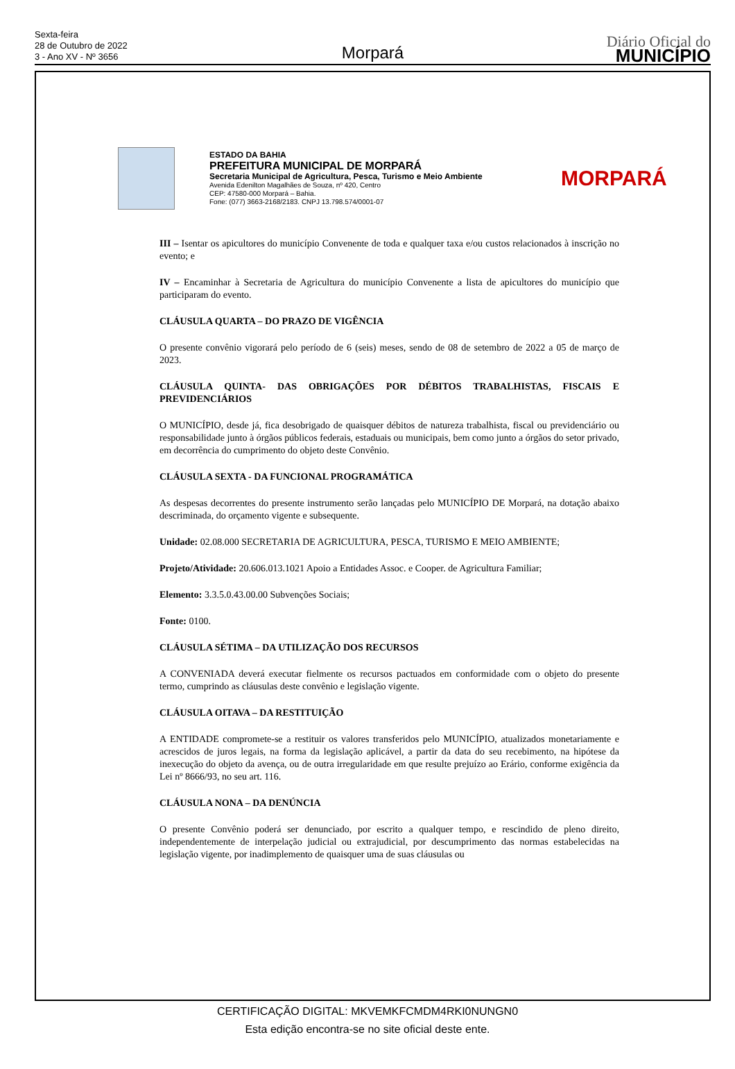Sexta-feira
28 de Outubro de 2022
3 - Ano XV - Nº 3656
Morpará
Diário Oficial do
MUNICÍPIO
ESTADO DA BAHIA
PREFEITURA MUNICIPAL DE MORPARÁ
Secretaria Municipal de Agricultura, Pesca, Turismo e Meio Ambiente
Avenida Edenilton Magalhães de Souza, nº 420, Centro
CEP: 47580-000 Morpará – Bahia.
Fone: (077) 3663-2168/2183. CNPJ 13.798.574/0001-07
MORPARÁ
III – Isentar os apicultores do município Convenente de toda e qualquer taxa e/ou custos relacionados à inscrição no evento; e
IV – Encaminhar à Secretaria de Agricultura do município Convenente a lista de apicultores do município que participaram do evento.
CLÁUSULA QUARTA – DO PRAZO DE VIGÊNCIA
O presente convênio vigorará pelo período de 6 (seis) meses, sendo de 08 de setembro de 2022 a 05 de março de 2023.
CLÁUSULA QUINTA- DAS OBRIGAÇÕES POR DÉBITOS TRABALHISTAS, FISCAIS E PREVIDENCIÁRIOS
O MUNICÍPIO, desde já, fica desobrigado de quaisquer débitos de natureza trabalhista, fiscal ou previdenciário ou responsabilidade junto à órgãos públicos federais, estaduais ou municipais, bem como junto a órgãos do setor privado, em decorrência do cumprimento do objeto deste Convênio.
CLÁUSULA SEXTA - DA FUNCIONAL PROGRAMÁTICA
As despesas decorrentes do presente instrumento serão lançadas pelo MUNICÍPIO DE Morpará, na dotação abaixo descriminada, do orçamento vigente e subsequente.
Unidade: 02.08.000 SECRETARIA DE AGRICULTURA, PESCA, TURISMO E MEIO AMBIENTE;
Projeto/Atividade: 20.606.013.1021 Apoio a Entidades Assoc. e Cooper. de Agricultura Familiar;
Elemento: 3.3.5.0.43.00.00 Subvenções Sociais;
Fonte: 0100.
CLÁUSULA SÉTIMA – DA UTILIZAÇÃO DOS RECURSOS
A CONVENIADA deverá executar fielmente os recursos pactuados em conformidade com o objeto do presente termo, cumprindo as cláusulas deste convênio e legislação vigente.
CLÁUSULA OITAVA – DA RESTITUIÇÃO
A ENTIDADE compromete-se a restituir os valores transferidos pelo MUNICÍPIO, atualizados monetariamente e acrescidos de juros legais, na forma da legislação aplicável, a partir da data do seu recebimento, na hipótese da inexecução do objeto da avença, ou de outra irregularidade em que resulte prejuízo ao Erário, conforme exigência da Lei nº 8666/93, no seu art. 116.
CLÁUSULA NONA – DA DENÚNCIA
O presente Convênio poderá ser denunciado, por escrito a qualquer tempo, e rescindido de pleno direito, independentemente de interpelação judicial ou extrajudicial, por descumprimento das normas estabelecidas na legislação vigente, por inadimplemento de quaisquer uma de suas cláusulas ou
CERTIFICAÇÃO DIGITAL: MKVEMKFCMDM4RKI0NUNGN0
Esta edição encontra-se no site oficial deste ente.